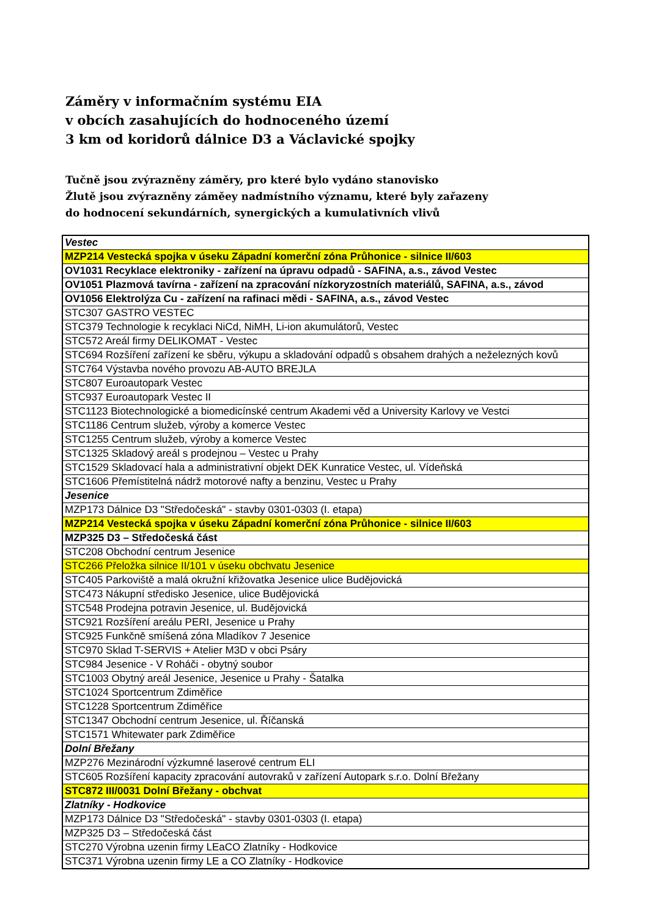Záměry v informačním systému EIA
v obcích zasahujících do hodnoceného území
3 km od koridorů dálnice D3 a Václavické spojky
Tučně jsou zvýrazněny záměry, pro které bylo vydáno stanovisko
Žlutě jsou zvýrazněny záměey nadmístního významu, které byly zařazeny
do hodnocení sekundárních, synergických a kumulativních vlivů
| Vestec |
| MZP214 Vestecká spojka v úseku Západní komerční zóna Průhonice - silnice II/603 |
| OV1031 Recyklace elektroniky - zařízení na úpravu odpadů - SAFINA, a.s., závod Vestec |
| OV1051 Plazmová tavírna - zařízení na zpracování nízkoryzostních materiálů, SAFINA, a.s., závod |
| OV1056 Elektrolýza Cu - zařízení na rafinaci mědi - SAFINA, a.s., závod Vestec |
| STC307 GASTRO VESTEC |
| STC379 Technologie k recyklaci NiCd, NiMH, Li-ion akumulátorů, Vestec |
| STC572 Areál firmy DELIKOMAT - Vestec |
| STC694 Rozšíření zařízení ke sběru, výkupu a skladování odpadů s obsahem drahých a neželezných kovů |
| STC764 Výstavba nového provozu AB-AUTO BREJLA |
| STC807 Euroautopark Vestec |
| STC937 Euroautopark Vestec II |
| STC1123 Biotechnologické a biomedicínské centrum Akademi věd a University Karlovy ve Vestci |
| STC1186 Centrum služeb, výroby a komerce Vestec |
| STC1255 Centrum služeb, výroby a komerce Vestec |
| STC1325 Skladový areál s prodejnou – Vestec u Prahy |
| STC1529 Skladovací hala a administrativní objekt DEK Kunratice Vestec, ul. Vídeňská |
| STC1606 Přemístitelná nádrž motorové nafty a benzinu, Vestec u Prahy |
| Jesenice |
| MZP173 Dálnice D3 "Středočeská" - stavby 0301-0303 (I. etapa) |
| MZP214 Vestecká spojka v úseku Západní komerční zóna Průhonice - silnice II/603 |
| MZP325 D3 – Středočeská část |
| STC208 Obchodní centrum Jesenice |
| STC266 Přeložka silnice II/101 v úseku obchvatu Jesenice |
| STC405 Parkoviště a malá okružní křižovatka Jesenice ulice Budějovická |
| STC473 Nákupní středisko Jesenice, ulice Budějovická |
| STC548 Prodejna potravin Jesenice, ul. Budějovická |
| STC921 Rozšíření areálu PERI, Jesenice u Prahy |
| STC925 Funkčně smíšená zóna Mladíkov 7 Jesenice |
| STC970 Sklad T-SERVIS + Atelier M3D v obci Psáry |
| STC984 Jesenice - V Roháči - obytný soubor |
| STC1003 Obytný areál Jesenice, Jesenice u Prahy - Šatalka |
| STC1024 Sportcentrum Zdiměřice |
| STC1228 Sportcentrum Zdiměřice |
| STC1347 Obchodní centrum Jesenice, ul. Říčanská |
| STC1571 Whitewater park Zdiměřice |
| Dolní Břežany |
| MZP276 Mezinárodní výzkumné laserové centrum ELI |
| STC605 Rozšíření kapacity zpracování autovraků v zařízení Autopark s.r.o. Dolní Břežany |
| STC872 III/0031 Dolní Břežany - obchvat |
| Zlatníky - Hodkovice |
| MZP173 Dálnice D3 "Středočeská" - stavby 0301-0303 (I. etapa) |
| MZP325 D3 – Středočeská část |
| STC270 Výrobna uzenin firmy LEaCO Zlatníky - Hodkovice |
| STC371 Výrobna uzenin firmy LE a CO Zlatníky - Hodkovice |